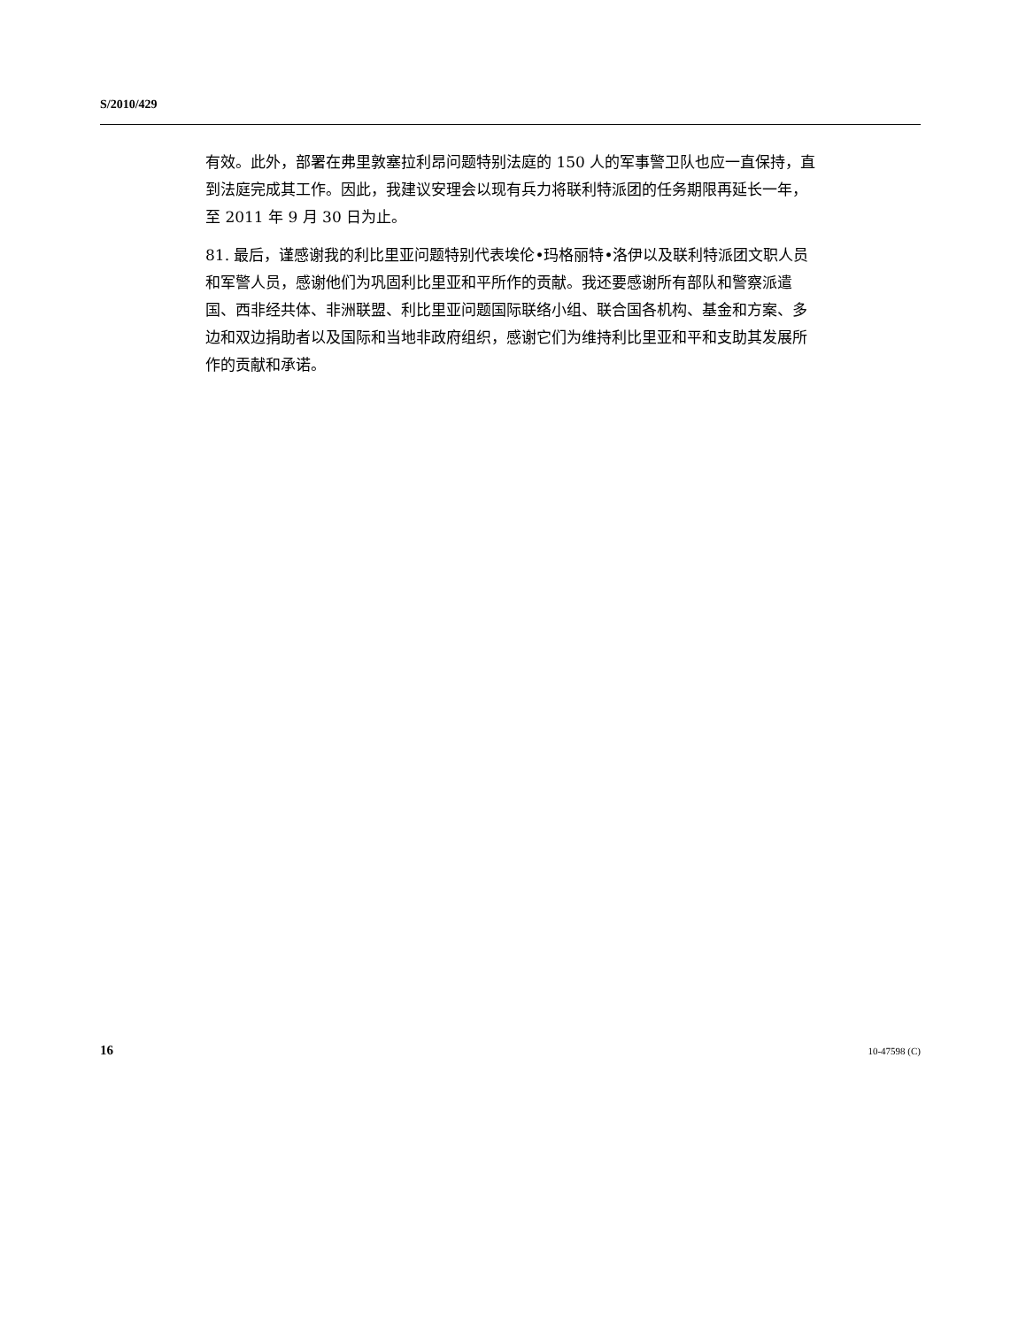S/2010/429
有效。此外，部署在弗里敦塞拉利昂问题特别法庭的 150 人的军事警卫队也应一直保持，直到法庭完成其工作。因此，我建议安理会以现有兵力将联利特派团的任务期限再延长一年，至 2011 年 9 月 30 日为止。
81. 最后，谨感谢我的利比里亚问题特别代表埃伦•玛格丽特•洛伊以及联利特派团文职人员和军警人员，感谢他们为巩固利比里亚和平所作的贡献。我还要感谢所有部队和警察派遣国、西非经共体、非洲联盟、利比里亚问题国际联络小组、联合国各机构、基金和方案、多边和双边捐助者以及国际和当地非政府组织，感谢它们为维持利比里亚和平和支助其发展所作的贡献和承诺。
16 10-47598 (C)